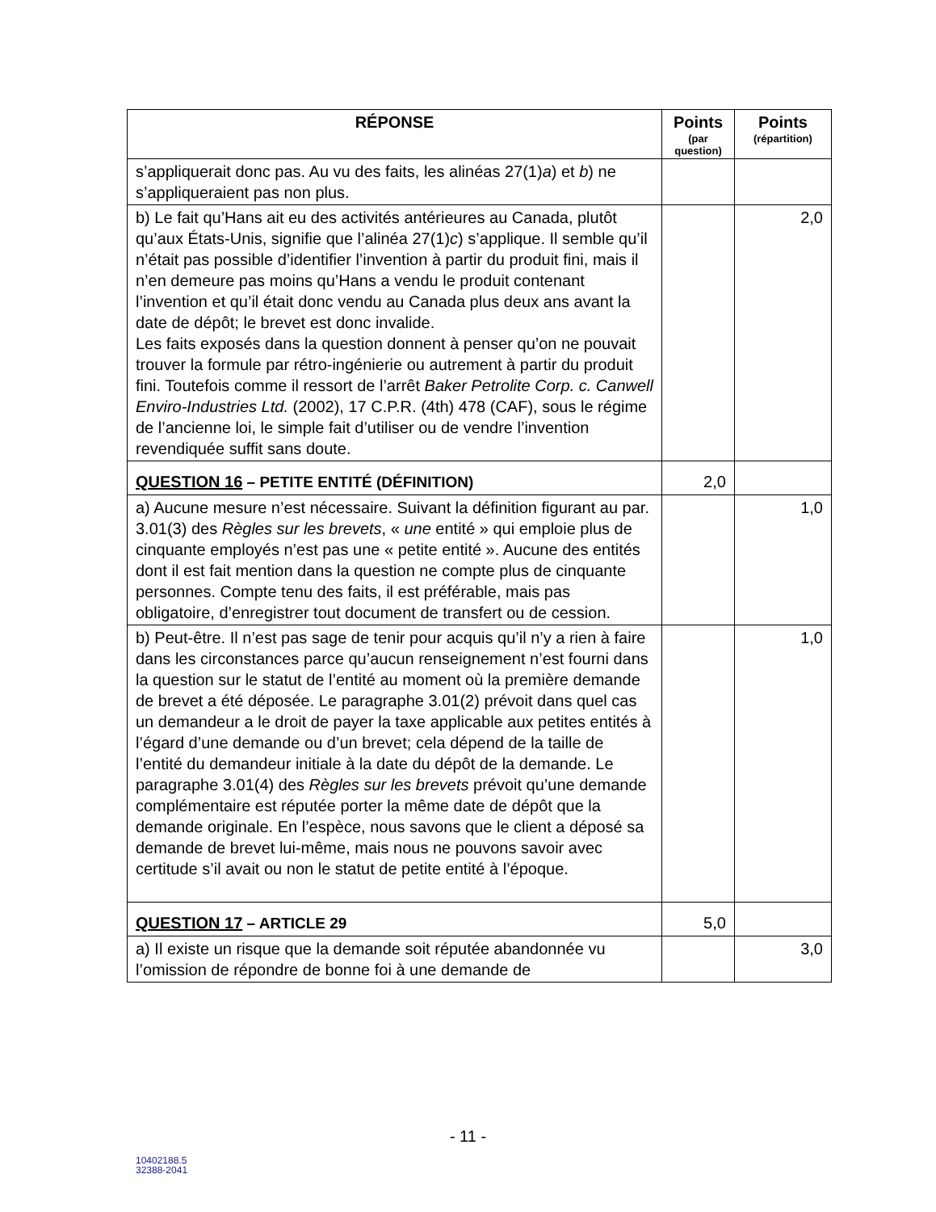| RÉPONSE | Points (par question) | Points (répartition) |
| --- | --- | --- |
| s’appliquerait donc pas. Au vu des faits, les alinéas 27(1) a ) et b ) ne s’appliqueraient pas non plus. | | |
| b) Le fait qu’Hans ait eu des activités antérieures au Canada, plutôt qu’aux États-Unis, signifie que l’alinéa 27(1) c ) s’applique. Il semble qu’il n’était pas possible d’identifier l’invention à partir du produit fini, mais il n’en demeure pas moins qu’Hans a vendu le produit contenant l’invention et qu’il était donc vendu au Canada plus deux ans avant la date de dépôt; le brevet est donc invalide. Les faits exposés dans la question donnent à penser qu’on ne pouvait trouver la formule par rétro-ingénierie ou autrement à partir du produit fini. Toutefois comme il ressort de l’arrêt Baker Petrolite Corp. c. Canwell Enviro-Industries Ltd. (2002), 17 C.P.R. (4th) 478 (CAF), sous le régime de l’ancienne loi, le simple fait d’utiliser ou de vendre l’invention revendiquée suffit sans doute. | | 2,0 |
| QUESTION 16 – PETITE ENTITÉ (DÉFINITION) | 2,0 | |
| a) Aucune mesure n’est nécessaire. Suivant la définition figurant au par. 3.01(3) des Règles sur les brevets , « une entité » qui emploie plus de cinquante employés n’est pas une « petite entité ». Aucune des entités dont il est fait mention dans la question ne compte plus de cinquante personnes. Compte tenu des faits, il est préférable, mais pas obligatoire, d’enregistrer tout document de transfert ou de cession. | | 1,0 |
| b) Peut-être. Il n’est pas sage de tenir pour acquis qu’il n’y a rien à faire dans les circonstances parce qu’aucun renseignement n’est fourni dans la question sur le statut de l’entité au moment où la première demande de brevet a été déposée. Le paragraphe 3.01(2) prévoit dans quel cas un demandeur a le droit de payer la taxe applicable aux petites entités à l’égard d’une demande ou d’un brevet; cela dépend de la taille de l’entité du demandeur initiale à la date du dépôt de la demande. Le paragraphe 3.01(4) des Règles sur les brevets prévoit qu’une demande complémentaire est réputée porter la même date de dépôt que la demande originale. En l’espèce, nous savons que le client a déposé sa demande de brevet lui-même, mais nous ne pouvons savoir avec certitude s’il avait ou non le statut de petite entité à l’époque. | | 1,0 |
| QUESTION 17 – ARTICLE 29 | 5,0 | |
| a) Il existe un risque que la demande soit réputée abandonnée vu l’omission de répondre de bonne foi à une demande de | | 3,0 |
- 11 -
10402188.5
32388-2041